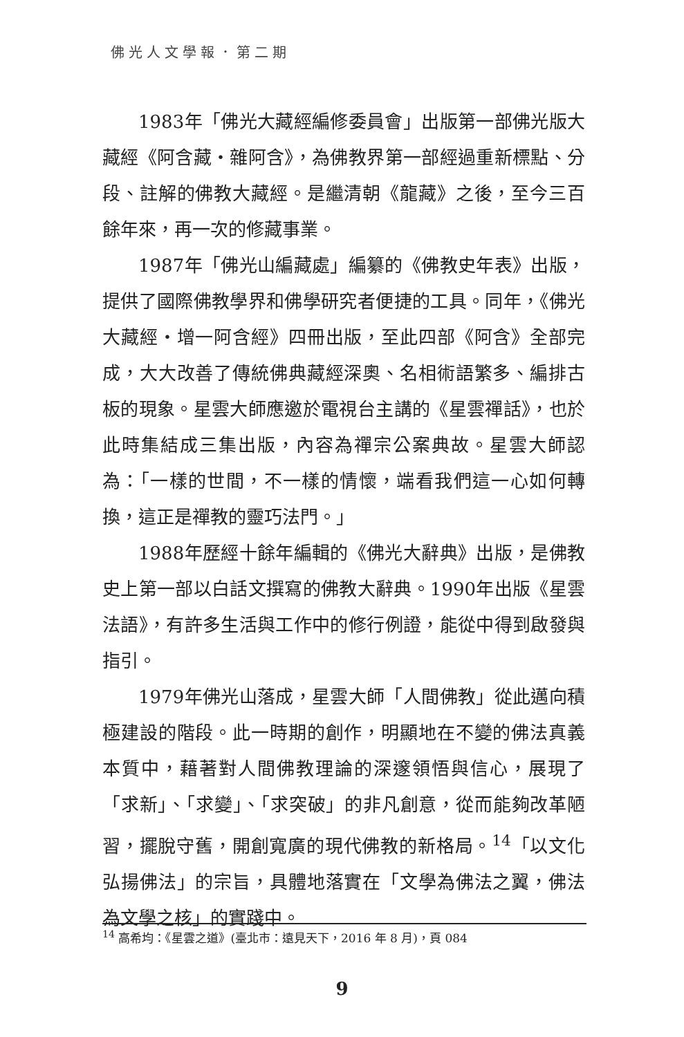佛光人文學報．第二期
1983年「佛光大藏經編修委員會」出版第一部佛光版大藏經《阿含藏‧雜阿含》，為佛教界第一部經過重新標點、分段、註解的佛教大藏經。是繼清朝《龍藏》之後，至今三百餘年來，再一次的修藏事業。
1987年「佛光山編藏處」編纂的《佛教史年表》出版，提供了國際佛教學界和佛學研究者便捷的工具。同年，《佛光大藏經‧增一阿含經》四冊出版，至此四部《阿含》全部完成，大大改善了傳統佛典藏經深奧、名相術語繁多、編排古板的現象。星雲大師應邀於電視台主講的《星雲禪話》，也於此時集結成三集出版，內容為禪宗公案典故。星雲大師認為：「一樣的世間，不一樣的情懷，端看我們這一心如何轉換，這正是禪教的靈巧法門。」
1988年歷經十餘年編輯的《佛光大辭典》出版，是佛教史上第一部以白話文撰寫的佛教大辭典。1990年出版《星雲法語》，有許多生活與工作中的修行例證，能從中得到啟發與指引。
1979年佛光山落成，星雲大師「人間佛教」從此邁向積極建設的階段。此一時期的創作，明顯地在不變的佛法真義本質中，藉著對人間佛教理論的深邃領悟與信心，展現了「求新」、「求變」、「求突破」的非凡創意，從而能夠改革陋習，擺脫守舊，開創寬廣的現代佛教的新格局。<sup>14</sup>「以文化弘揚佛法」的宗旨，具體地落實在「文學為佛法之翼，佛法為文學之核」的實踐中。
<sup>14</sup> 高希均：《星雲之道》(臺北市：遠見天下，2016 年 8 月)，頁 084
9